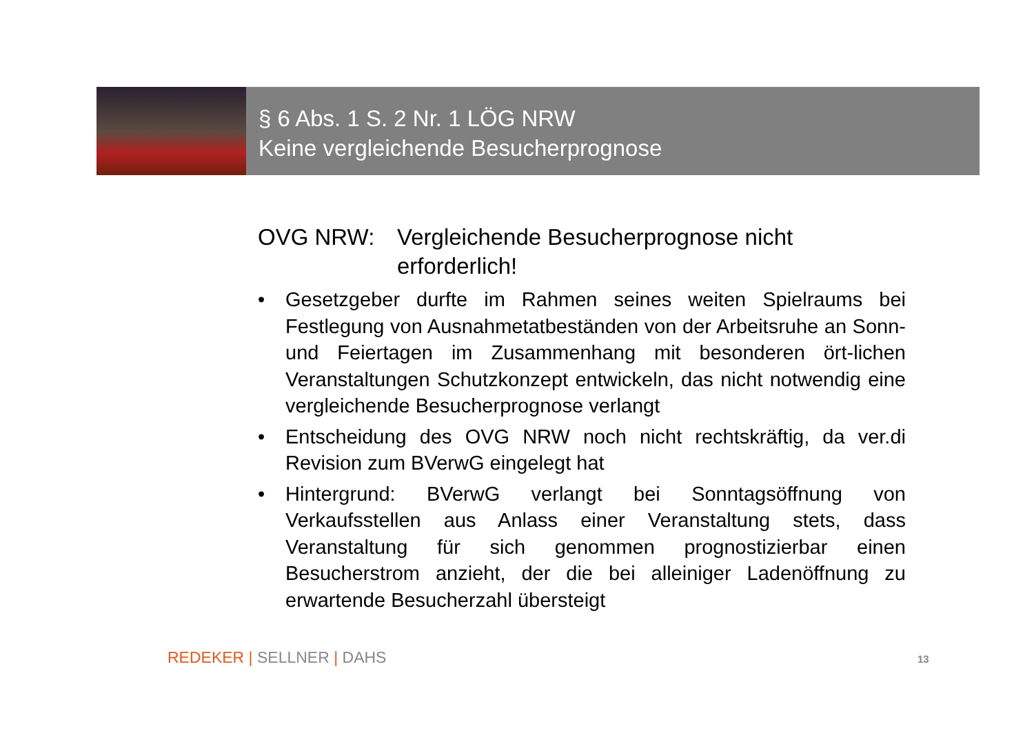§ 6 Abs. 1 S. 2 Nr. 1 LÖG NRW
Keine vergleichende Besucherprognose
OVG NRW: Vergleichende Besucherprognose nicht erforderlich!
• Gesetzgeber durfte im Rahmen seines weiten Spielraums bei Festlegung von Ausnahmetatbeständen von der Arbeitsruhe an Sonn- und Feiertagen im Zusammenhang mit besonderen ört-lichen Veranstaltungen Schutzkonzept entwickeln, das nicht notwendig eine vergleichende Besucherprognose verlangt
• Entscheidung des OVG NRW noch nicht rechtskräftig, da ver.di Revision zum BVerwG eingelegt hat
• Hintergrund: BVerwG verlangt bei Sonntagsöffnung von Verkaufsstellen aus Anlass einer Veranstaltung stets, dass Veranstaltung für sich genommen prognostizierbar einen Besucherstrom anzieht, der die bei alleiniger Ladenöffnung zu erwartende Besucherzahl übersteigt
REDEKER | SELLNER | DAHS 13